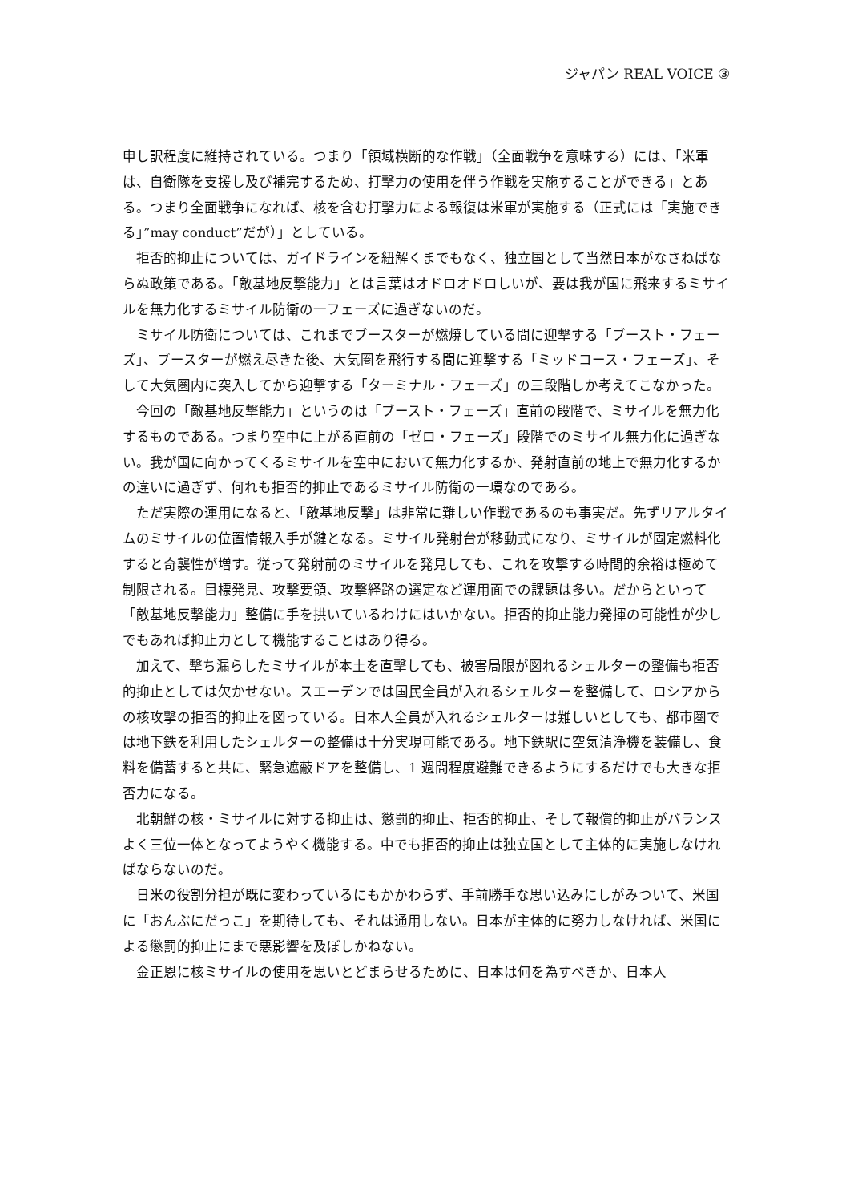ジャパン REAL VOICE ③
申し訳程度に維持されている。つまり「領域横断的な作戦」（全面戦争を意味する）には、「米軍は、自衛隊を支援し及び補完するため、打撃力の使用を伴う作戦を実施することができる」とある。つまり全面戦争になれば、核を含む打撃力による報復は米軍が実施する（正式には「実施できる」”may conduct”だが）」としている。
拒否的抑止については、ガイドラインを紐解くまでもなく、独立国として当然日本がなさねばならぬ政策である。「敵基地反撃能力」とは言葉はオドロオドロしいが、要は我が国に飛来するミサイルを無力化するミサイル防衛の一フェーズに過ぎないのだ。
ミサイル防衛については、これまでブースターが燃焼している間に迎撃する「ブースト・フェーズ」、ブースターが燃え尽きた後、大気圏を飛行する間に迎撃する「ミッドコース・フェーズ」、そして大気圏内に突入してから迎撃する「ターミナル・フェーズ」の三段階しか考えてこなかった。
今回の「敵基地反撃能力」というのは「ブースト・フェーズ」直前の段階で、ミサイルを無力化するものである。つまり空中に上がる直前の「ゼロ・フェーズ」段階でのミサイル無力化に過ぎない。我が国に向かってくるミサイルを空中において無力化するか、発射直前の地上で無力化するかの違いに過ぎず、何れも拒否的抑止であるミサイル防衛の一環なのである。
ただ実際の運用になると、「敵基地反撃」は非常に難しい作戦であるのも事実だ。先ずリアルタイムのミサイルの位置情報入手が鍵となる。ミサイル発射台が移動式になり、ミサイルが固定燃料化すると奇襲性が増す。従って発射前のミサイルを発見しても、これを攻撃する時間的余裕は極めて制限される。目標発見、攻撃要領、攻撃経路の選定など運用面での課題は多い。だからといって「敵基地反撃能力」整備に手を拱いているわけにはいかない。拒否的抑止能力発揮の可能性が少しでもあれば抑止力として機能することはあり得る。
加えて、撃ち漏らしたミサイルが本土を直撃しても、被害局限が図れるシェルターの整備も拒否的抑止としては欠かせない。スエーデンでは国民全員が入れるシェルターを整備して、ロシアからの核攻撃の拒否的抑止を図っている。日本人全員が入れるシェルターは難しいとしても、都市圏では地下鉄を利用したシェルターの整備は十分実現可能である。地下鉄駅に空気清浄機を装備し、食料を備蓄すると共に、緊急遮蔽ドアを整備し、1 週間程度避難できるようにするだけでも大きな拒否力になる。
北朝鮮の核・ミサイルに対する抑止は、懲罰的抑止、拒否的抑止、そして報償的抑止がバランスよく三位一体となってようやく機能する。中でも拒否的抑止は独立国として主体的に実施しなければならないのだ。
日米の役割分担が既に変わっているにもかかわらず、手前勝手な思い込みにしがみついて、米国に「おんぶにだっこ」を期待しても、それは通用しない。日本が主体的に努力しなければ、米国による懲罰的抑止にまで悪影響を及ぼしかねない。
金正恩に核ミサイルの使用を思いとどまらせるために、日本は何を為すべきか、日本人